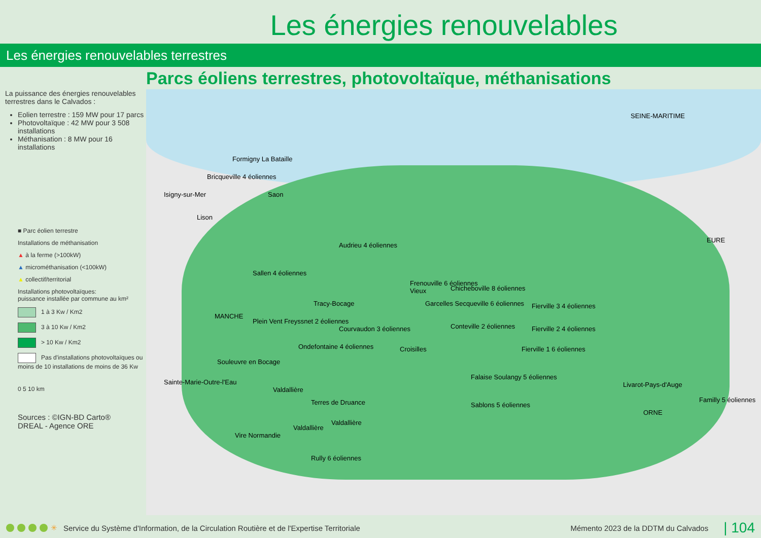Les énergies renouvelables
Les énergies renouvelables terrestres
Parcs éoliens terrestres, photovoltaïque, méthanisations
La puissance des énergies renouvelables terrestres dans le Calvados :
Eolien terrestre : 159 MW pour 17 parcs
Photovoltaïque : 42 MW pour 3 508 installations
Méthanisation : 8 MW pour 16 installations
■ Parc éolien terrestre
Installations de méthanisation
▲ à la ferme (>100kW)
▲ microméthanisation (<100kW)
▲ collectif/territorial
Installations photovoltaïques:
puissance installée par commune au km²
1 à 3 Kw / Km2
3 à 10 Kw / Km2
> 10 Kw / Km2
Pas d'installations photovoltaïques ou moins de 10 installations de moins de 36 Kw
0 5 10 km
Sources : ©IGN-BD Carto®
DREAL - Agence ORE
SEINE-MARITIME
EURE
MANCHE
ORNE
Formigny La Bataille
Bricqueville 4 éoliennes
Isigny-sur-Mer Saon
Lison
Audrieu 4 éoliennes
Sallen 4 éoliennes
Frenouville 6 éoliennes
Chicheboville 8 éoliennes Vieux
Tracy-Bocage Garcelles Secqueville 6 éoliennes Fierville 3 4 éoliennes
Plein Vent Freyssnet 2 éoliennes
Courvaudon 3 éoliennes Conteville 2 éoliennes Fierville 2 4 éoliennes
Ondefontaine 4 éoliennes Croisilles Fierville 1 6 éoliennes
Souleuvre en Bocage
Sainte-Marie-Outre-l'Eau
Falaise Soulangy 5 éoliennes
Livarot-Pays-d'Auge
Valdallière
Terres de Druance Sablons 5 éoliennes
Familly 5 éoliennes
Valdallière
Valdallière
Vire Normandie
Rully 6 éoliennes
✳ Service du Système d'Information, de la Circulation Routière et de l'Expertise Territoriale Mémento 2023 de la DDTM du Calvados | 104